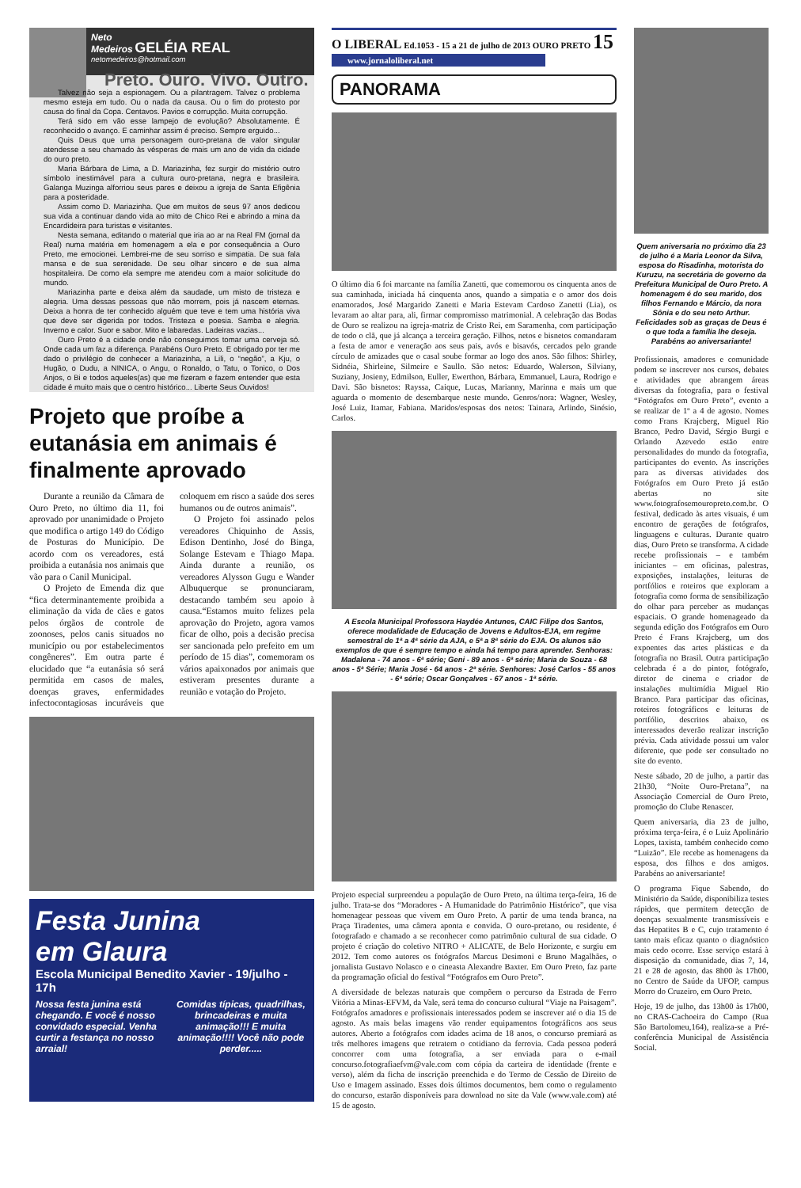Neto
Medeiros GELÉIA REAL
netomedeiros@hotmail.com
Preto. Ouro. Vivo. Outro.
Talvez não seja a espionagem. Ou a pilantragem. Talvez o problema mesmo esteja em tudo. Ou o nada da causa. Ou o fim do protesto por causa do final da Copa. Centavos. Pavios e corrupção. Muita corrupção.
Terá sido em vão esse lampejo de evolução? Absolutamente. É reconhecido o avanço. E caminhar assim é preciso. Sempre erguido...
Quis Deus que uma personagem ouro-pretana de valor singular atendesse a seu chamado às vésperas de mais um ano de vida da cidade do ouro preto.
Maria Bárbara de Lima, a D. Mariazinha, fez surgir do mistério outro símbolo inestimável para a cultura ouro-pretana, negra e brasileira. Galanga Muzinga alforriou seus pares e deixou a igreja de Santa Efigênia para a posteridade.
Assim como D. Mariazinha. Que em muitos de seus 97 anos dedicou sua vida a continuar dando vida ao mito de Chico Rei e abrindo a mina da Encardideira para turistas e visitantes.
Nesta semana, editando o material que iria ao ar na Real FM (jornal da Real) numa matéria em homenagem a ela e por consequência a Ouro Preto, me emocionei. Lembrei-me de seu sorriso e simpatia. De sua fala mansa e de sua serenidade. De seu olhar sincero e de sua alma hospitaleira. De como ela sempre me atendeu com a maior solicitude do mundo.
Mariazinha parte e deixa além da saudade, um misto de tristeza e alegria. Uma dessas pessoas que não morrem, pois já nascem eternas. Deixa a honra de ter conhecido alguém que teve e tem uma história viva que deve ser digerida por todos. Tristeza e poesia. Samba e alegria. Inverno e calor. Suor e sabor. Mito e labaredas. Ladeiras vazias...
Ouro Preto é a cidade onde não conseguimos tomar uma cerveja só. Onde cada um faz a diferença. Parabéns Ouro Preto. E obrigado por ter me dado o privilégio de conhecer a Mariazinha, a Lili, o “negão”, a Kju, o Hugão, o Dudu, a NINICA, o Angu, o Ronaldo, o Tatu, o Tonico, o Dos Anjos, o Bi e todos aqueles(as) que me fizeram e fazem entender que esta cidade é muito mais que o centro histórico... Liberte Seus Ouvidos!
Projeto que proíbe a eutanásia em animais é finalmente aprovado
Durante a reunião da Câmara de Ouro Preto, no último dia 11, foi aprovado por unanimidade o Projeto que modifica o artigo 149 do Código de Posturas do Município. De acordo com os vereadores, está proibida a eutanásia nos animais que vão para o Canil Municipal.
O Projeto de Emenda diz que “fica determinantemente proibida a eliminação da vida de cães e gatos pelos órgãos de controle de zoonoses, pelos canis situados no município ou por estabelecimentos congêneres”. Em outra parte é elucidado que “a eutanásia só será permitida em casos de males, doenças graves, enfermidades infectocontagiosas incuráveis que coloquem em risco a saúde dos seres humanos ou de outros animais”.
O Projeto foi assinado pelos vereadores Chiquinho de Assis, Edison Dentinho, José do Binga, Solange Estevam e Thiago Mapa. Ainda durante a reunião, os vereadores Alysson Gugu e Wander Albuquerque se pronunciaram, destacando também seu apoio à causa.“Estamos muito felizes pela aprovação do Projeto, agora vamos ficar de olho, pois a decisão precisa ser sancionada pelo prefeito em um período de 15 dias”, comemoram os vários apaixonados por animais que estiveram presentes durante a reunião e votação do Projeto.
Festa Junina
em Glaura
Escola Municipal Benedito Xavier - 19/julho - 17h
Nossa festa junina está chegando. E você é nosso convidado especial. Venha curtir a festança no nosso arraial!
Comidas típicas, quadrilhas, brincadeiras e muita animação!!! E muita animação!!!! Você não pode perder.....
O LIBERAL Ed.1053 - 15 a 21 de julho de 2013 OURO PRETO 15
www.jornaloliberal.net
PANORAMA
O último dia 6 foi marcante na família Zanetti, que comemorou os cinquenta anos de sua caminhada, iniciada há cinquenta anos, quando a simpatia e o amor dos dois enamorados, José Margarido Zanetti e Maria Estevam Cardoso Zanetti (Lia), os levaram ao altar para, ali, firmar compromisso matrimonial. A celebração das Bodas de Ouro se realizou na igreja-matriz de Cristo Rei, em Saramenha, com participação de todo o clã, que já alcança a terceira geração. Filhos, netos e bisnetos comandaram a festa de amor e veneração aos seus pais, avós e bisavós, cercados pelo grande círculo de amizades que o casal soube formar ao logo dos anos. São filhos: Shirley, Sidnéia, Shirleine, Silmeire e Saullo. São netos: Eduardo, Walerson, Silviany, Suziany, Josieny, Edmilson, Euller, Ewerthon, Bárbara, Emmanuel, Laura, Rodrigo e Davi. São bisnetos: Rayssa, Caique, Lucas, Marianny, Marinna e mais um que aguarda o momento de desembarque neste mundo. Genros/nora: Wagner, Wesley, José Luiz, Itamar, Fabiana. Maridos/esposas dos netos: Tainara, Arlindo, Sinésio, Carlos.
A Escola Municipal Professora Haydée Antunes, CAIC Filipe dos Santos, oferece modalidade de Educação de Jovens e Adultos-EJA, em regime semestral de 1ª a 4ª série da AJA, e 5ª a 8ª série do EJA. Os alunos são exemplos de que é sempre tempo e ainda há tempo para aprender. Senhoras: Madalena - 74 anos - 6ª série; Geni - 89 anos - 6ª série; Maria de Souza - 68 anos - 5ª Série; Maria José - 64 anos - 2ª série. Senhores: José Carlos - 55 anos - 6ª série; Oscar Gonçalves - 67 anos - 1ª série.
Projeto especial surpreendeu a população de Ouro Preto, na última terça-feira, 16 de julho. Trata-se dos “Moradores - A Humanidade do Patrimônio Histórico”, que visa homenagear pessoas que vivem em Ouro Preto. A partir de uma tenda branca, na Praça Tiradentes, uma câmera aponta e convida. O ouro-pretano, ou residente, é fotografado e chamado a se reconhecer como patrimônio cultural de sua cidade. O projeto é criação do coletivo NITRO + ALICATE, de Belo Horizonte, e surgiu em 2012. Tem como autores os fotógrafos Marcus Desimoni e Bruno Magalhães, o jornalista Gustavo Nolasco e o cineasta Alexandre Baxter. Em Ouro Preto, faz parte da programação oficial do festival “Fotógrafos em Ouro Preto”.
A diversidade de belezas naturais que compõem o percurso da Estrada de Ferro Vitória a Minas-EFVM, da Vale, será tema do concurso cultural “Viaje na Paisagem”. Fotógrafos amadores e profissionais interessados podem se inscrever até o dia 15 de agosto. As mais belas imagens vão render equipamentos fotográficos aos seus autores. Aberto a fotógrafos com idades acima de 18 anos, o concurso premiará as três melhores imagens que retratem o cotidiano da ferrovia. Cada pessoa poderá concorrer com uma fotografia, a ser enviada para o e-mail concurso.fotografiaefvm@vale.com com cópia da carteira de identidade (frente e verso), além da ficha de inscrição preenchida e do Termo de Cessão de Direito de Uso e Imagem assinado. Esses dois últimos documentos, bem como o regulamento do concurso, estarão disponíveis para download no site da Vale (www.vale.com) até 15 de agosto.
Quem aniversaria no próximo dia 23 de julho é a Maria Leonor da Silva, esposa do Risadinha, motorista do Kuruzu, na secretária de governo da Prefeitura Municipal de Ouro Preto. A homenagem é do seu marido, dos filhos Fernando e Márcio, da nora Sônia e do seu neto Arthur. Felicidades sob as graças de Deus é o que toda a família lhe deseja. Parabéns ao aniversariante!
Profissionais, amadores e comunidade podem se inscrever nos cursos, debates e atividades que abrangem áreas diversas da fotografia, para o festival “Fotógrafos em Ouro Preto”, evento a se realizar de 1º a 4 de agosto. Nomes como Frans Krajcberg, Miguel Rio Branco, Pedro David, Sérgio Burgi e Orlando Azevedo estão entre personalidades do mundo da fotografia, participantes do evento. As inscrições para as diversas atividades dos Fotógrafos em Ouro Preto já estão abertas no site www.fotografosemouropreto.com.br. O festival, dedicado às artes visuais, é um encontro de gerações de fotógrafos, linguagens e culturas. Durante quatro dias, Ouro Preto se transforma. A cidade recebe profissionais – e também iniciantes – em oficinas, palestras, exposições, instalações, leituras de portfólios e roteiros que exploram a fotografia como forma de sensibilização do olhar para perceber as mudanças espaciais. O grande homenageado da segunda edição dos Fotógrafos em Ouro Preto é Frans Krajcberg, um dos expoentes das artes plásticas e da fotografia no Brasil. Outra participação celebrada é a do pintor, fotógrafo, diretor de cinema e criador de instalações multimídia Miguel Rio Branco. Para participar das oficinas, roteiros fotográficos e leituras de portfólio, descritos abaixo, os interessados deverão realizar inscrição prévia. Cada atividade possui um valor diferente, que pode ser consultado no site do evento.
Neste sábado, 20 de julho, a partir das 21h30, “Noite Ouro-Pretana”, na Associação Comercial de Ouro Preto, promoção do Clube Renascer.
Quem aniversaria, dia 23 de julho, próxima terça-feira, é o Luiz Apolinário Lopes, taxista, também conhecido como “Luizão”. Ele recebe as homenagens da esposa, dos filhos e dos amigos. Parabéns ao aniversariante!
O programa Fique Sabendo, do Ministério da Saúde, disponibiliza testes rápidos, que permitem detecção de doenças sexualmente transmissíveis e das Hepatites B e C, cujo tratamento é tanto mais eficaz quanto o diagnóstico mais cedo ocorre. Esse serviço estará à disposição da comunidade, dias 7, 14, 21 e 28 de agosto, das 8h00 às 17h00, no Centro de Saúde da UFOP, campus Morro do Cruzeiro, em Ouro Preto.
Hoje, 19 de julho, das 13h00 às 17h00, no CRAS-Cachoeira do Campo (Rua São Bartolomeu,164), realiza-se a Pré-conferência Municipal de Assistência Social.